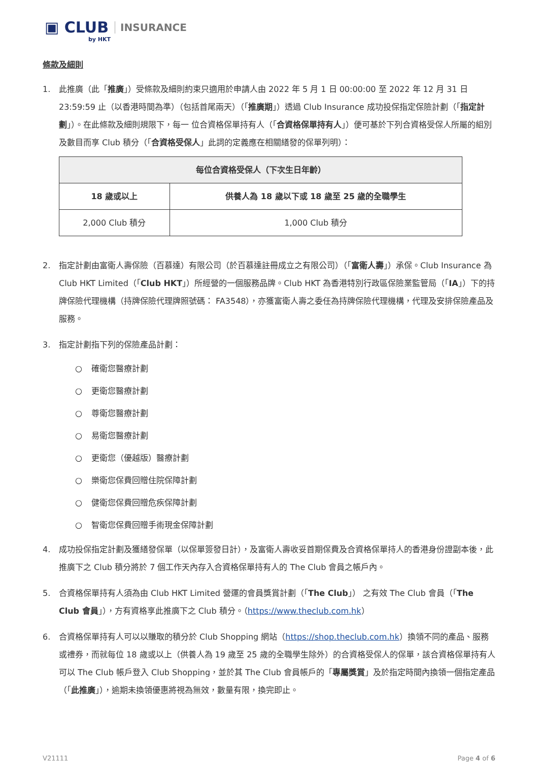▣ CLUB INSURANCE
by HKT
條款及細則
1. 此推廣（此「推廣」）受條款及細則約束只適用於申請人由 2022 年 5 月 1 日 00:00:00 至 2022 年 12 月 31 日 23:59:59 止（以香港時間為準）（包括首尾兩天）（「推廣期」）透過 Club Insurance 成功投保指定保險計劃（「指定計劃」）。在此條款及細則規限下，每一 位合資格保單持有人（「合資格保單持有人」）便可基於下列合資格受保人所屬的組別及數目而享 Club 積分（「合資格受保人」此詞的定義應在相關繕發的保單列明）：
| 每位合資格受保人（下次生日年齡） | |
| --- | --- |
| 18 歲或以上 | 供養人為 18 歲以下或 18 歲至 25 歲的全職學生 |
| 2,000 Club 積分 | 1,000 Club 積分 |
2. 指定計劃由富衛人壽保險（百慕達）有限公司（於百慕達註冊成立之有限公司）（「富衛人壽」）承保。Club Insurance 為 Club HKT Limited（「Club HKT」）所經營的一個服務品牌。Club HKT 為香港特別行政區保險業監管局（「IA」）下的持牌保險代理機構（持牌保險代理牌照號碼： FA3548），亦獲富衛人壽之委任為持牌保險代理機構，代理及安排保險產品及服務。
3. 指定計劃指下列的保險產品計劃：
○ 確衛您醫療計劃
○ 更衛您醫療計劃
○ 尊衛您醫療計劃
○ 易衛您醫療計劃
○ 更衛您（優越版）醫療計劃
○ 樂衛您保費回贈住院保障計劃
○ 健衛您保費回贈危疾保障計劃
○ 智衛您保費回贈手術現金保障計劃
4. 成功投保指定計劃及獲繕發保單（以保單簽發日計），及富衛人壽收妥首期保費及合資格保單持人的香港身份證副本後，此推廣下之 Club 積分將於 7 個工作天內存入合資格保單持有人的 The Club 會員之帳戶內。
5. 合資格保單持有人須為由 Club HKT Limited 營運的會員獎賞計劃（「The Club」） 之有效 The Club 會員（「The Club 會員」），方有資格享此推廣下之 Club 積分。（https://www.theclub.com.hk）
6. 合資格保單持有人可以以賺取的積分於 Club Shopping 網站（https://shop.theclub.com.hk）換領不同的產品、服務或禮券，而就每位 18 歲或以上（供養人為 19 歲至 25 歲的全職學生除外）的合資格受保人的保單，該合資格保單持有人可以 The Club 帳戶登入 Club Shopping，並於其 The Club 會員帳戶的「專屬獎賞」及於指定時間內換領一個指定產品（「此推廣」），逾期未換領優惠將視為無效，數量有限，換完即止。
V21111 Page 4 of 6